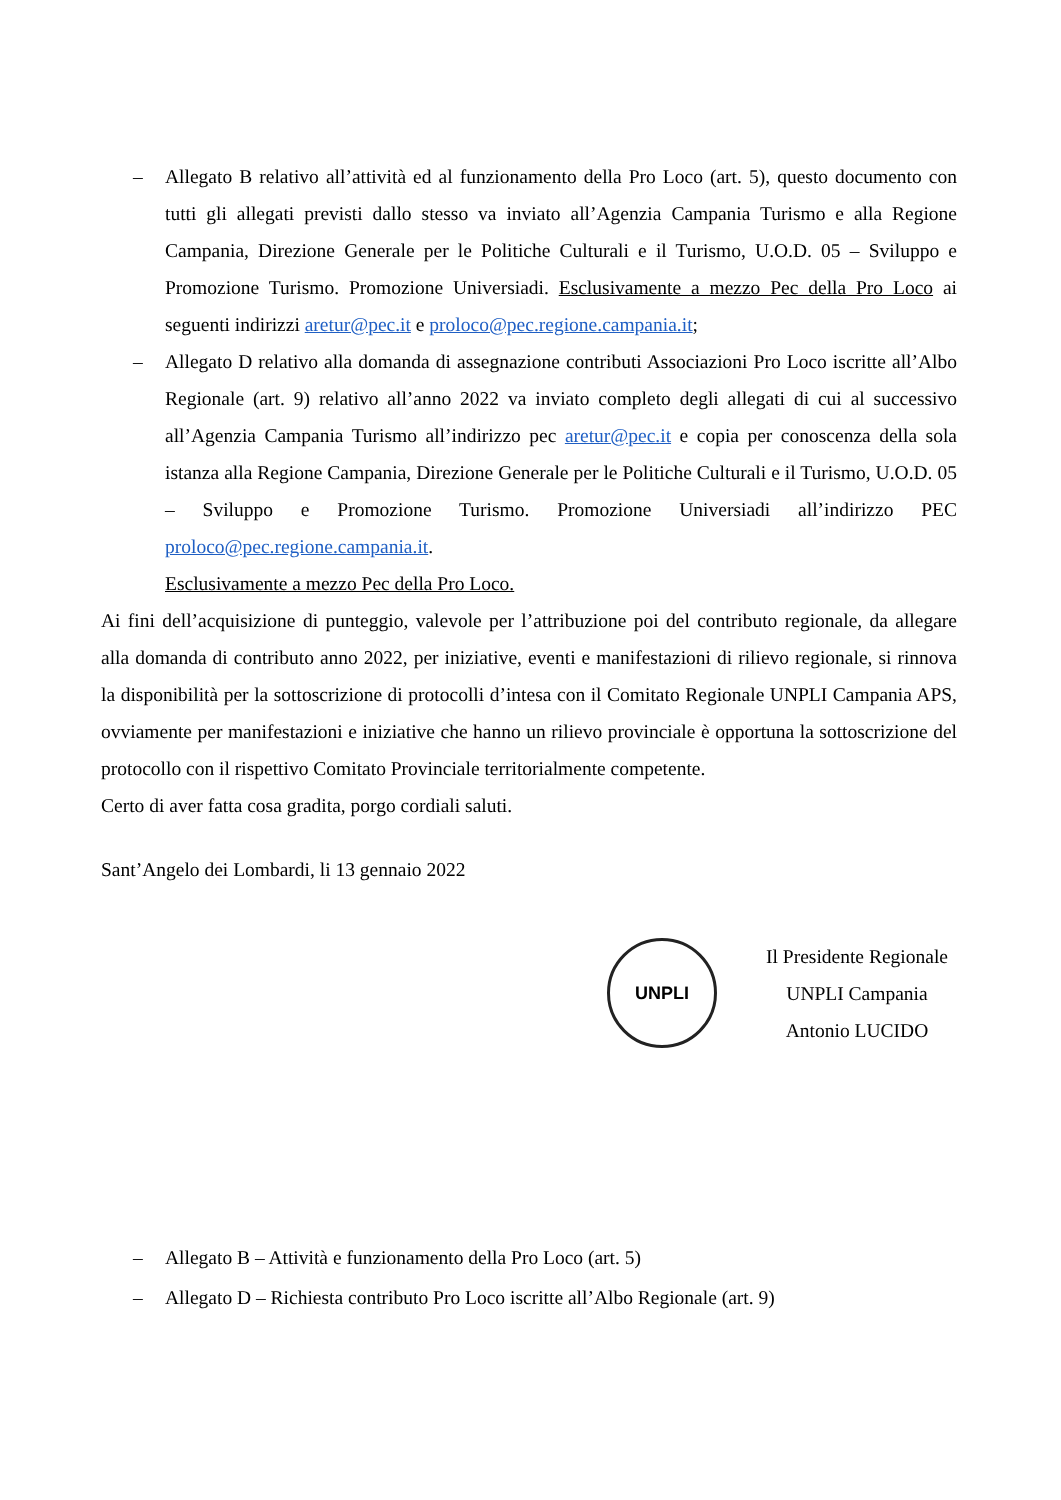– Allegato B relativo all’attività ed al funzionamento della Pro Loco (art. 5), questo documento con tutti gli allegati previsti dallo stesso va inviato all’Agenzia Campania Turismo e alla Regione Campania, Direzione Generale per le Politiche Culturali e il Turismo, U.O.D. 05 – Sviluppo e Promozione Turismo. Promozione Universiadi. Esclusivamente a mezzo Pec della Pro Loco ai seguenti indirizzi aretur@pec.it e proloco@pec.regione.campania.it;
– Allegato D relativo alla domanda di assegnazione contributi Associazioni Pro Loco iscritte all’Albo Regionale (art. 9) relativo all’anno 2022 va inviato completo degli allegati di cui al successivo all’Agenzia Campania Turismo all’indirizzo pec aretur@pec.it e copia per conoscenza della sola istanza alla Regione Campania, Direzione Generale per le Politiche Culturali e il Turismo, U.O.D. 05 – Sviluppo e Promozione Turismo. Promozione Universiadi all’indirizzo PEC proloco@pec.regione.campania.it.
Esclusivamente a mezzo Pec della Pro Loco.
Ai fini dell’acquisizione di punteggio, valevole per l’attribuzione poi del contributo regionale, da allegare alla domanda di contributo anno 2022, per iniziative, eventi e manifestazioni di rilievo regionale, si rinnova la disponibilità per la sottoscrizione di protocolli d’intesa con il Comitato Regionale UNPLI Campania APS, ovviamente per manifestazioni e iniziative che hanno un rilievo provinciale è opportuna la sottoscrizione del protocollo con il rispettivo Comitato Provinciale territorialmente competente.
Certo di aver fatta cosa gradita, porgo cordiali saluti.
Sant’Angelo dei Lombardi, li 13 gennaio 2022
UNPLI
Il Presidente Regionale
UNPLI Campania
Antonio LUCIDO
– Allegato B – Attività e funzionamento della Pro Loco (art. 5)
– Allegato D – Richiesta contributo Pro Loco iscritte all’Albo Regionale (art. 9)